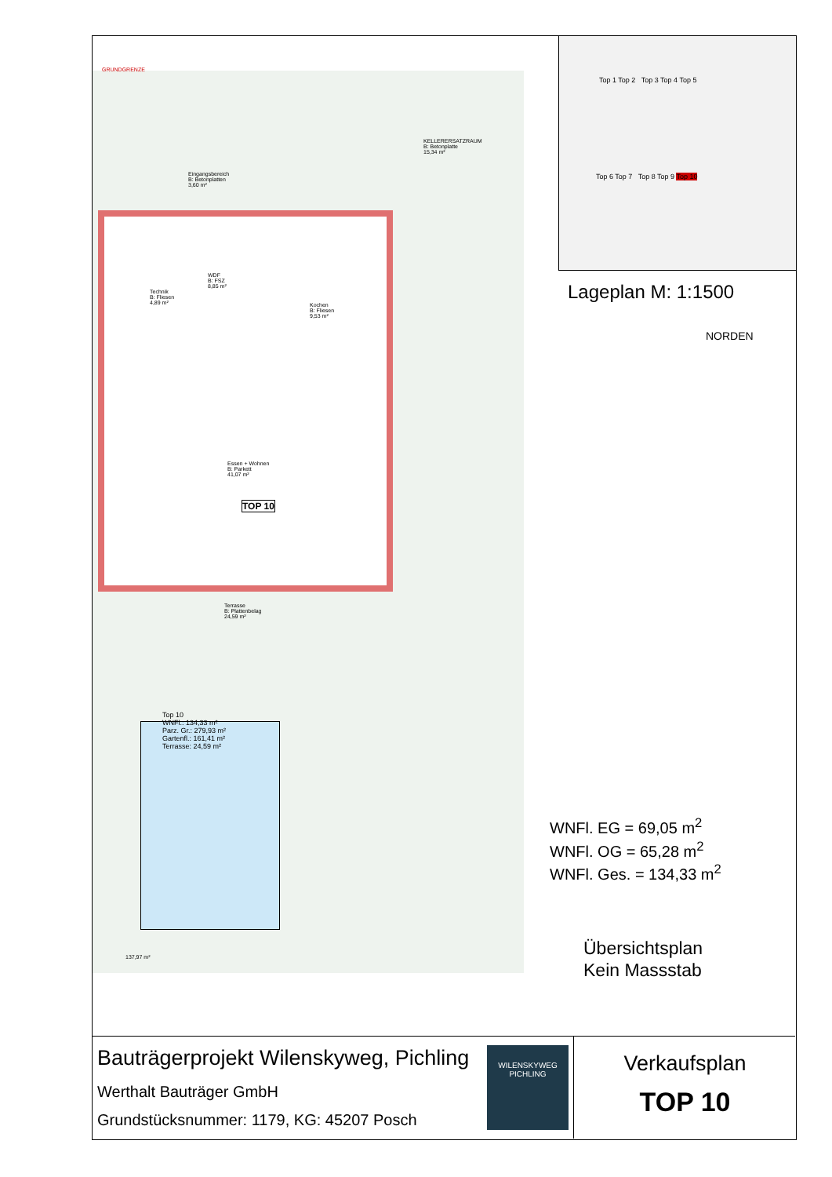KELLERERSATZRAUM
B: Betonplatte
15,34 m²
Eingangsbereich
B: Betonplatten
3,60 m²
WDF
B: FSZ
8,85 m²
Kochen
B: Fliesen
9,53 m²
Technik
B: Fliesen
4,89 m²
Essen + Wohnen
B: Parkett
41,07 m²
TOP 10
Terrasse
B: Plattenbelag
24,59 m²
GRUNDGRENZE
137,97 m²
Top 10
WNFl.: 134,33 m²
Parz. Gr.: 279,93 m²
Gartenfl.: 161,41 m²
Terrasse: 24,59 m²
Top 1 Top 2 Top 3 Top 4 Top 5
Top 6 Top 7 Top 8 Top 9 Top 10
Lageplan M: 1:1500
NORDEN
WNFl. EG = 69,05 m<sup>2</sup>
WNFl. OG = 65,28 m<sup>2</sup>
WNFl. Ges. = 134,33 m<sup>2</sup>
Übersichtsplan
Kein Massstab
Bauträgerprojekt Wilenskyweg, Pichling
Werthalt Bauträger GmbH
Grundstücksnummer: 1179, KG: 45207 Posch
WILENSKYWEG
PICHLING
Verkaufsplan
TOP 10